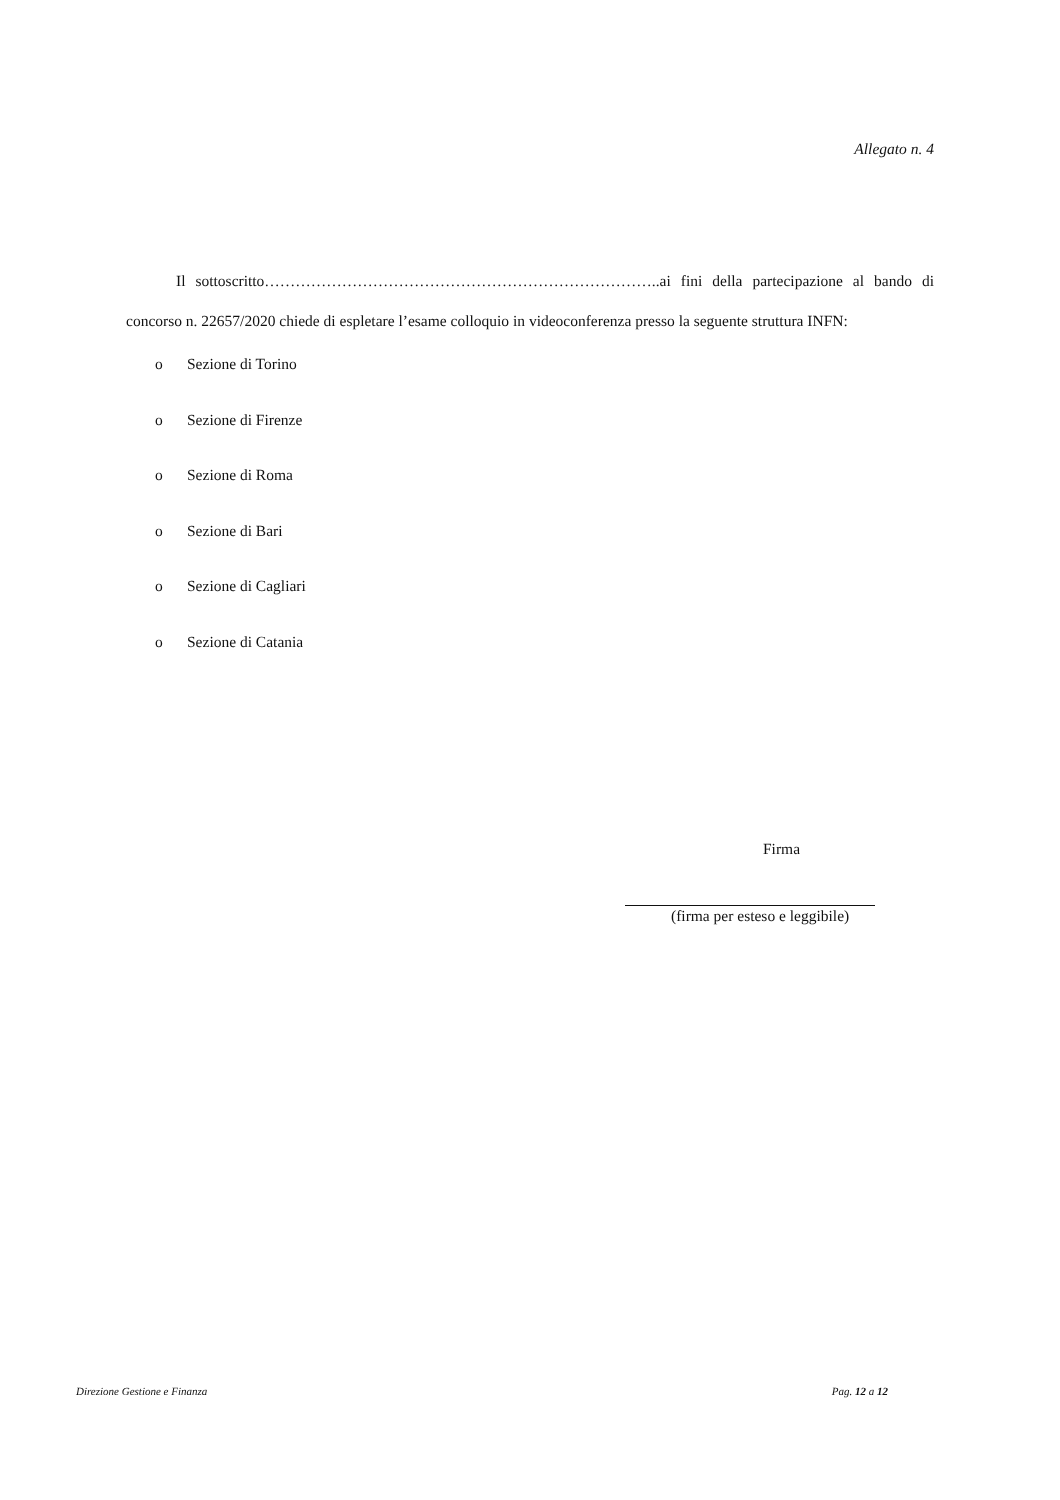Allegato n. 4
Il sottoscritto…………………………………………………………………..ai fini della partecipazione al bando di concorso n. 22657/2020 chiede di espletare l’esame colloquio in videoconferenza presso la seguente struttura INFN:
o Sezione di Torino
o Sezione di Firenze
o Sezione di Roma
o Sezione di Bari
o Sezione di Cagliari
o Sezione di Catania
Firma
(firma per esteso e leggibile)
Direzione Gestione e Finanza Pag. 12 a 12